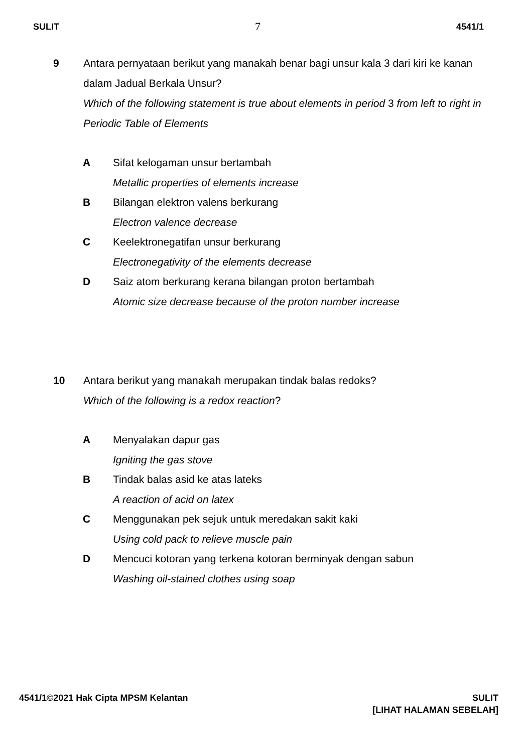SULIT 7 4541/1
9 Antara pernyataan berikut yang manakah benar bagi unsur kala 3 dari kiri ke kanan dalam Jadual Berkala Unsur?
Which of the following statement is true about elements in period 3 from left to right in Periodic Table of Elements
A Sifat kelogaman unsur bertambah
Metallic properties of elements increase
B Bilangan elektron valens berkurang
Electron valence decrease
C Keelektronegatifan unsur berkurang
Electronegativity of the elements decrease
D Saiz atom berkurang kerana bilangan proton bertambah
Atomic size decrease because of the proton number increase
10 Antara berikut yang manakah merupakan tindak balas redoks?
Which of the following is a redox reaction?
A Menyalakan dapur gas
Igniting the gas stove
B Tindak balas asid ke atas lateks
A reaction of acid on latex
C Menggunakan pek sejuk untuk meredakan sakit kaki
Using cold pack to relieve muscle pain
D Mencuci kotoran yang terkena kotoran berminyak dengan sabun
Washing oil-stained clothes using soap
4541/1©2021 Hak Cipta MPSM Kelantan
SULIT
[LIHAT HALAMAN SEBELAH]